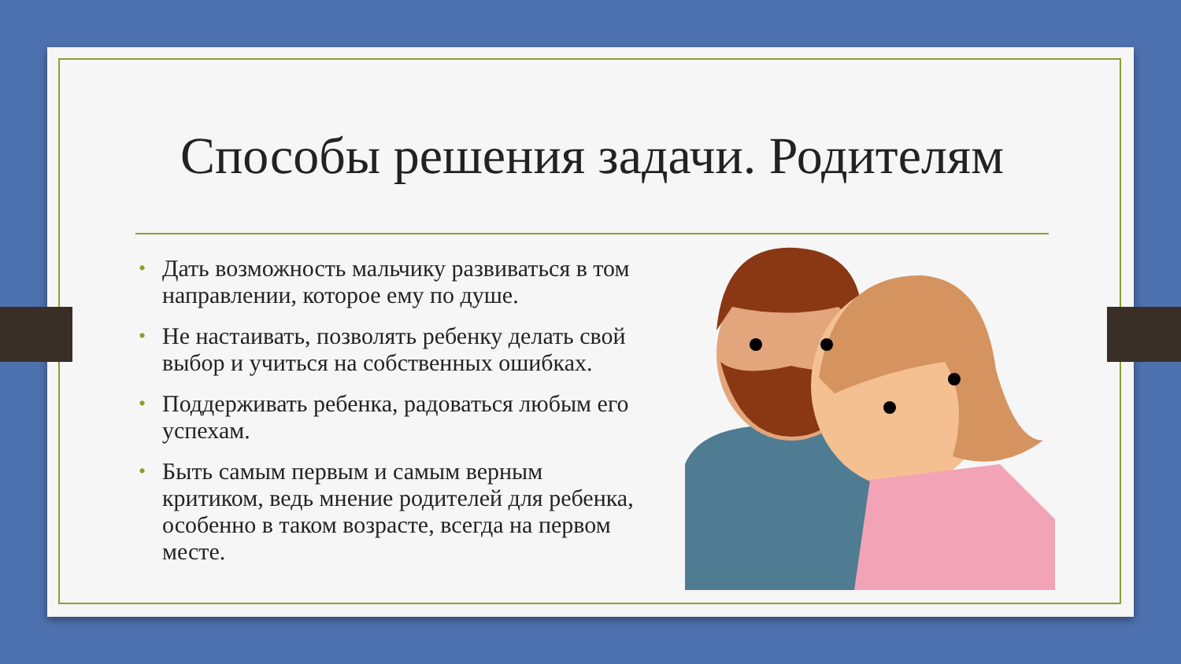Способы решения задачи. Родителям
• Дать возможность мальчику развиваться в том направлении, которое ему по душе.
• Не настаивать, позволять ребенку делать свой выбор и учиться на собственных ошибках.
• Поддерживать ребенка, радоваться любым его успехам.
• Быть самым первым и самым верным критиком, ведь мнение родителей для ребенка, особенно в таком возрасте, всегда на первом месте.